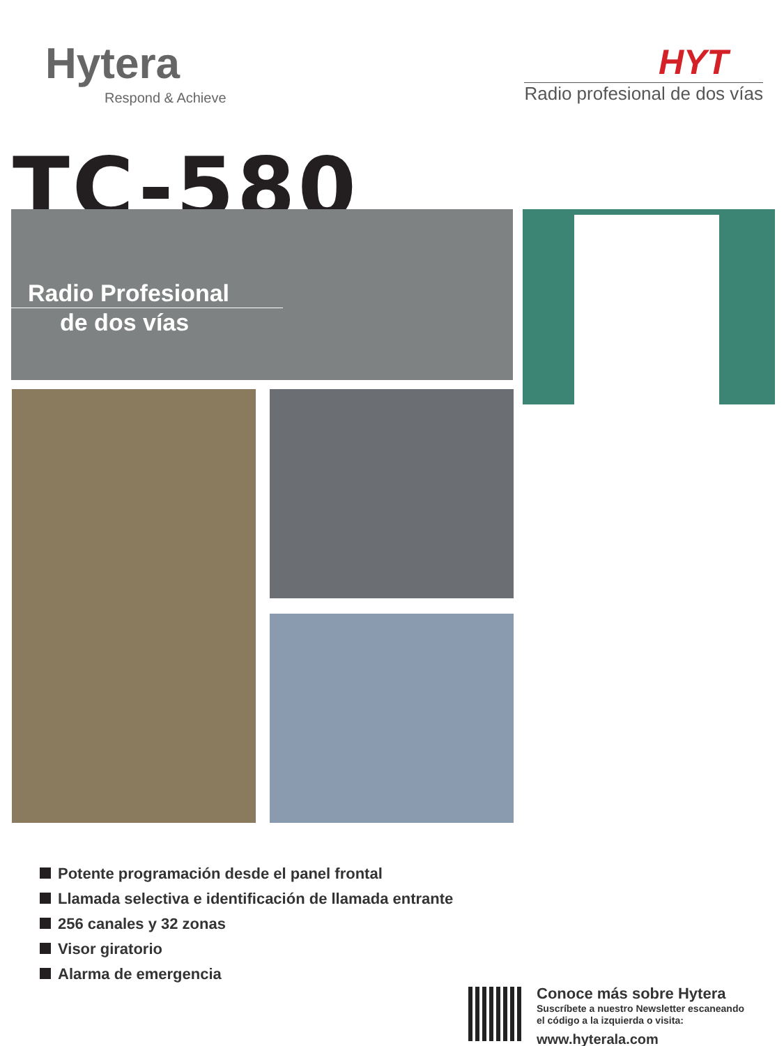Hytera
Respond & Achieve
HYT
Radio profesional de dos vías
TC-580
Radio Profesional
de dos vías
Potente programación desde el panel frontal
Llamada selectiva e identificación de llamada entrante
256 canales y 32 zonas
Visor giratorio
Alarma de emergencia
Conoce más sobre Hytera
Suscríbete a nuestro Newsletter escaneando
el código a la izquierda o visita:
www.hyterala.com